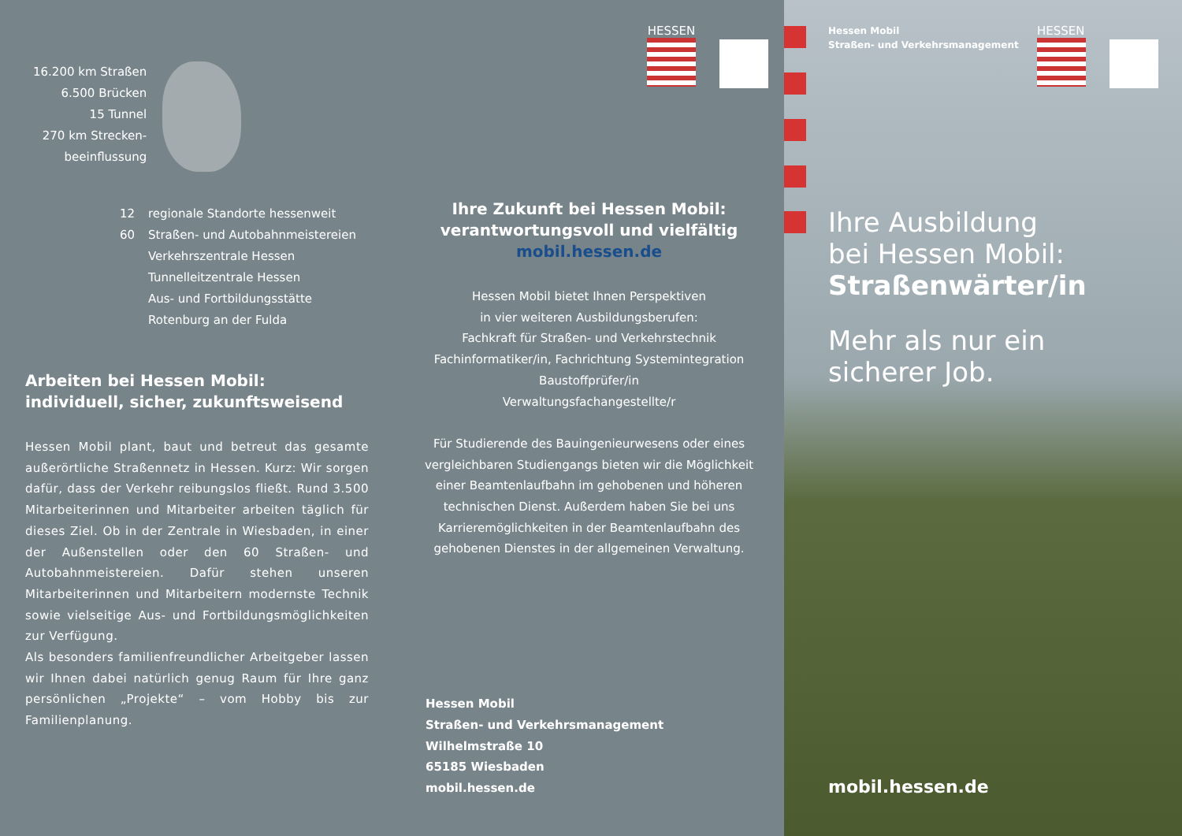16.200 km Straßen
6.500 Brücken
15 Tunnel
270 km Strecken-
beeinflussung
12 regionale Standorte hessenweit
60 Straßen- und Autobahnmeistereien
Verkehrszentrale Hessen
Tunnelleitzentrale Hessen
Aus- und Fortbildungsstätte
Rotenburg an der Fulda
Arbeiten bei Hessen Mobil:
individuell, sicher, zukunftsweisend
Hessen Mobil plant, baut und betreut das gesamte außerörtliche Straßennetz in Hessen. Kurz: Wir sorgen dafür, dass der Verkehr reibungslos fließt. Rund 3.500 Mitarbeiterinnen und Mitarbeiter arbeiten täglich für dieses Ziel. Ob in der Zentrale in Wiesbaden, in einer der Außenstellen oder den 60 Straßen- und Autobahnmeistereien. Dafür stehen unseren Mitarbeiterinnen und Mitarbeitern modernste Technik sowie vielseitige Aus- und Fortbildungsmöglichkeiten zur Verfügung.
Als besonders familienfreundlicher Arbeitgeber lassen wir Ihnen dabei natürlich genug Raum für Ihre ganz persönlichen „Projekte“ – vom Hobby bis zur Familienplanung.
HESSEN
Ihre Zukunft bei Hessen Mobil:
verantwortungsvoll und vielfältig
mobil.hessen.de
Hessen Mobil bietet Ihnen Perspektiven
in vier weiteren Ausbildungsberufen:
Fachkraft für Straßen- und Verkehrstechnik
Fachinformatiker/in, Fachrichtung Systemintegration
Baustoffprüfer/in
Verwaltungsfachangestellte/r
Für Studierende des Bauingenieurwesens oder eines vergleichbaren Studiengangs bieten wir die Möglichkeit einer Beamtenlaufbahn im gehobenen und höheren technischen Dienst. Außerdem haben Sie bei uns Karrieremöglichkeiten in der Beamtenlaufbahn des gehobenen Dienstes in der allgemeinen Verwaltung.
Hessen Mobil
Straßen- und Verkehrsmanagement
Wilhelmstraße 10
65185 Wiesbaden
mobil.hessen.de
Hessen Mobil
Straßen- und Verkehrsmanagement
HESSEN
Ihre Ausbildung
bei Hessen Mobil:
Straßenwärter/in
Mehr als nur ein
sicherer Job.
mobil.hessen.de